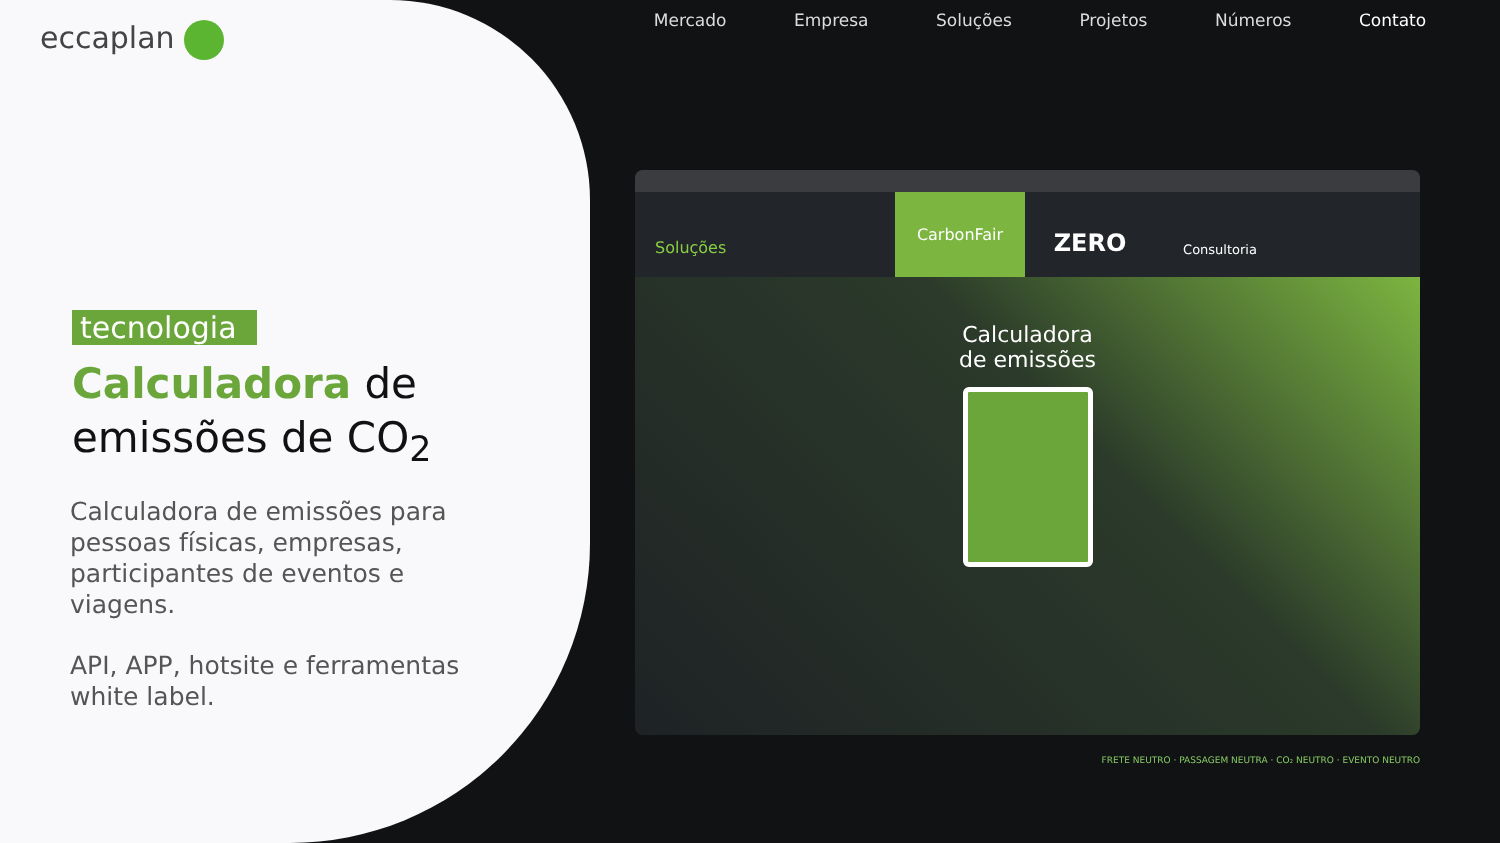eccaplan
tecnologia
Calculadora de
emissões de CO<sub>2</sub>
Calculadora de emissões para pessoas físicas, empresas, participantes de eventos e viagens.
API, APP, hotsite e ferramentas white label.
Mercado Empresa Soluções Projetos Números Contato
Soluções
CarbonFair
ZERO
Consultoria
Calculadora
de emissões
FRETE NEUTRO · PASSAGEM NEUTRA · CO₂ NEUTRO · EVENTO NEUTRO